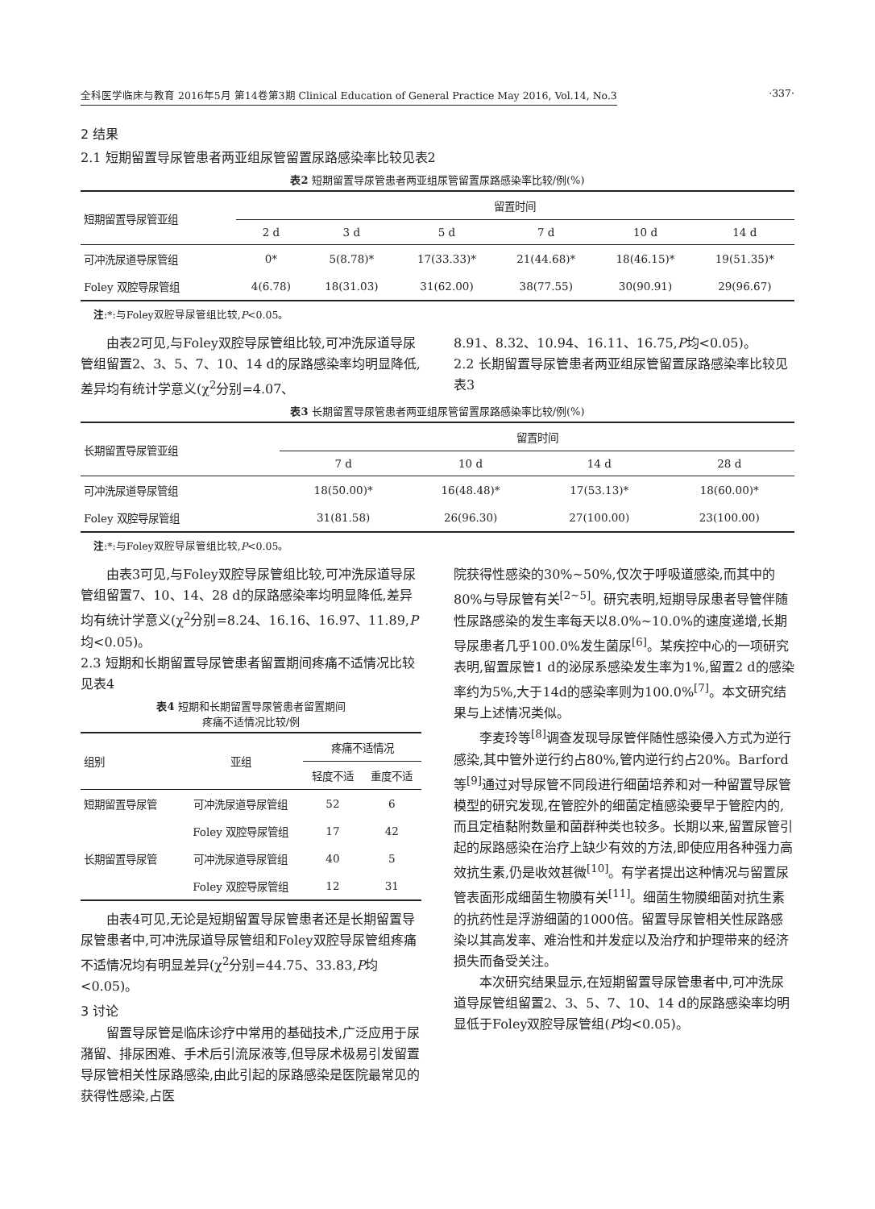全科医学临床与教育 2016年5月 第14卷第3期 Clinical Education of General Practice May 2016, Vol.14, No.3 ·337·
2 结果
2.1 短期留置导尿管患者两亚组尿管留置尿路感染率比较见表2
表2 短期留置导尿管患者两亚组尿管留置尿路感染率比较/例(%)
| 短期留置导尿管亚组 | 留置时间 | | | | | |
| | 2 d | 3 d | 5 d | 7 d | 10 d | 14 d |
| 可冲洗尿道导尿管组 | 0* | 5(8.78)* | 17(33.33)* | 21(44.68)* | 18(46.15)* | 19(51.35)* |
| Foley 双腔导尿管组 | 4(6.78) | 18(31.03) | 31(62.00) | 38(77.55) | 30(90.91) | 29(96.67) |
注:*:与Foley双腔导尿管组比较,P<0.05。
由表2可见,与Foley双腔导尿管组比较,可冲洗尿道导尿管组留置2、3、5、7、10、14 d的尿路感染率均明显降低,差异均有统计学意义(χ<sup>2</sup>分别=4.07、
8.91、8.32、10.94、16.11、16.75,P均<0.05)。
2.2 长期留置导尿管患者两亚组尿管留置尿路感染率比较见表3
表3 长期留置导尿管患者两亚组尿管留置尿路感染率比较/例(%)
| 长期留置导尿管亚组 | 留置时间 | | | |
| | 7 d | 10 d | 14 d | 28 d |
| 可冲洗尿道导尿管组 | 18(50.00)* | 16(48.48)* | 17(53.13)* | 18(60.00)* |
| Foley 双腔导尿管组 | 31(81.58) | 26(96.30) | 27(100.00) | 23(100.00) |
注:*:与Foley双腔导尿管组比较,P<0.05。
由表3可见,与Foley双腔导尿管组比较,可冲洗尿道导尿管组留置7、10、14、28 d的尿路感染率均明显降低,差异均有统计学意义(χ<sup>2</sup>分别=8.24、16.16、16.97、11.89,P均<0.05)。
2.3 短期和长期留置导尿管患者留置期间疼痛不适情况比较见表4
表4 短期和长期留置导尿管患者留置期间
疼痛不适情况比较/例
| 组别 | 亚组 | 疼痛不适情况 | |
| | | 轻度不适 | 重度不适 |
| 短期留置导尿管 | 可冲洗尿道导尿管组 | 52 | 6 |
| | Foley 双腔导尿管组 | 17 | 42 |
| 长期留置导尿管 | 可冲洗尿道导尿管组 | 40 | 5 |
| | Foley 双腔导尿管组 | 12 | 31 |
由表4可见,无论是短期留置导尿管患者还是长期留置导尿管患者中,可冲洗尿道导尿管组和Foley双腔导尿管组疼痛不适情况均有明显差异(χ<sup>2</sup>分别=44.75、33.83,P均<0.05)。
3 讨论
留置导尿管是临床诊疗中常用的基础技术,广泛应用于尿潴留、排尿困难、手术后引流尿液等,但导尿术极易引发留置导尿管相关性尿路感染,由此引起的尿路感染是医院最常见的获得性感染,占医
院获得性感染的30%~50%,仅次于呼吸道感染,而其中的80%与导尿管有关<sup>[2~5]</sup>。研究表明,短期导尿患者导管伴随性尿路感染的发生率每天以8.0%~10.0%的速度递增,长期导尿患者几乎100.0%发生菌尿<sup>[6]</sup>。某疾控中心的一项研究表明,留置尿管1 d的泌尿系感染发生率为1%,留置2 d的感染率约为5%,大于14d的感染率则为100.0%<sup>[7]</sup>。本文研究结果与上述情况类似。
李麦玲等<sup>[8]</sup>调查发现导尿管伴随性感染侵入方式为逆行感染,其中管外逆行约占80%,管内逆行约占20%。Barford等<sup>[9]</sup>通过对导尿管不同段进行细菌培养和对一种留置导尿管模型的研究发现,在管腔外的细菌定植感染要早于管腔内的,而且定植黏附数量和菌群种类也较多。长期以来,留置尿管引起的尿路感染在治疗上缺少有效的方法,即使应用各种强力高效抗生素,仍是收效甚微<sup>[10]</sup>。有学者提出这种情况与留置尿管表面形成细菌生物膜有关<sup>[11]</sup>。细菌生物膜细菌对抗生素的抗药性是浮游细菌的1000倍。留置导尿管相关性尿路感染以其高发率、难治性和并发症以及治疗和护理带来的经济损失而备受关注。
本次研究结果显示,在短期留置导尿管患者中,可冲洗尿道导尿管组留置2、3、5、7、10、14 d的尿路感染率均明显低于Foley双腔导尿管组(P均<0.05)。